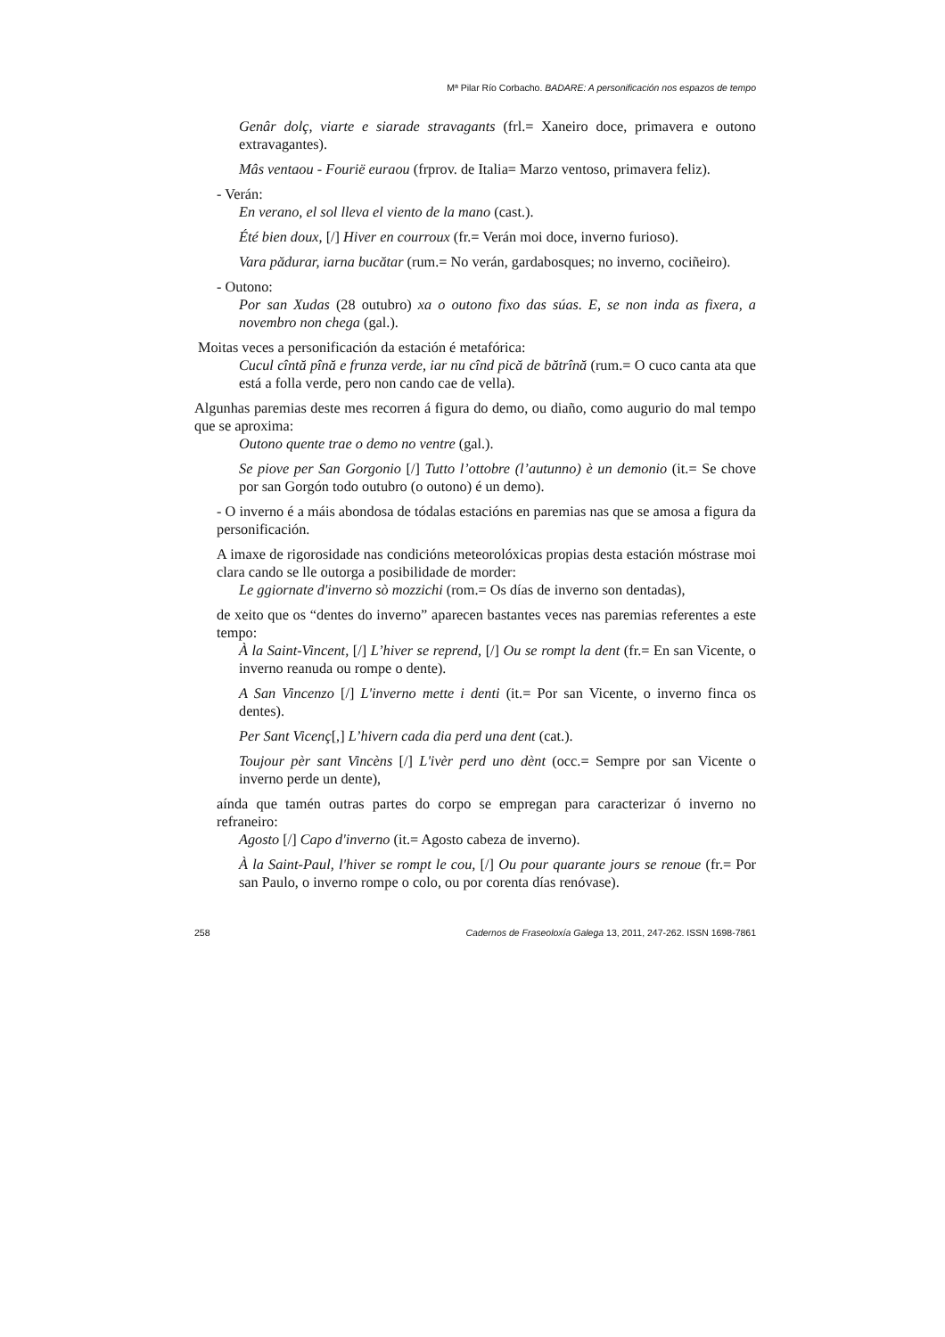Mª Pilar Río Corbacho. BADARE: A personificación nos espazos de tempo
Genâr dolç, viarte e siarade stravagants (frl.= Xaneiro doce, primavera e outono extravagantes).
Mâs ventaou - Fourië euraou (frprov. de Italia= Marzo ventoso, primavera feliz).
- Verán:
En verano, el sol lleva el viento de la mano (cast.).
Été bien doux, [/] Hiver en courroux (fr.= Verán moi doce, inverno furioso).
Vara pădurar, iarna bucătar (rum.= No verán, gardabosques; no inverno, cociñeiro).
- Outono:
Por san Xudas (28 outubro) xa o outono fixo das súas. E, se non inda as fixera, a novembro non chega (gal.).
Moitas veces a personificación da estación é metafórica:
Cucul cîntă pînă e frunza verde, iar nu cînd pică de bătrînă (rum.= O cuco canta ata que está a folla verde, pero non cando cae de vella).
Algunhas paremias deste mes recorren á figura do demo, ou diaño, como augurio do mal tempo que se aproxima:
Outono quente trae o demo no ventre (gal.).
Se piove per San Gorgonio [/] Tutto l’ottobre (l’autunno) è un demonio (it.= Se chove por san Gorgón todo outubro (o outono) é un demo).
- O inverno é a máis abondosa de tódalas estacións en paremias nas que se amosa a figura da personificación.
A imaxe de rigorosidade nas condicións meteorolóxicas propias desta estación móstrase moi clara cando se lle outorga a posibilidade de morder:
Le ggiornate d'inverno sò mozzichi (rom.= Os días de inverno son dentadas),
de xeito que os “dentes do inverno” aparecen bastantes veces nas paremias referentes a este tempo:
À la Saint-Vincent, [/] L’hiver se reprend, [/] Ou se rompt la dent (fr.= En san Vicente, o inverno reanuda ou rompe o dente).
A San Vincenzo [/] L'inverno mette i denti (it.= Por san Vicente, o inverno finca os dentes).
Per Sant Vicenç[,] L’hivern cada dia perd una dent (cat.).
Toujour pèr sant Vincèns [/] L'ivèr perd uno dènt (occ.= Sempre por san Vicente o inverno perde un dente),
aínda que tamén outras partes do corpo se empregan para caracterizar ó inverno no refraneiro:
Agosto [/] Capo d'inverno (it.= Agosto cabeza de inverno).
À la Saint-Paul, l'hiver se rompt le cou, [/] Ou pour quarante jours se renoue (fr.= Por san Paulo, o inverno rompe o colo, ou por corenta días renóvase).
258 Cadernos de Fraseoloxía Galega 13, 2011, 247-262. ISSN 1698-7861